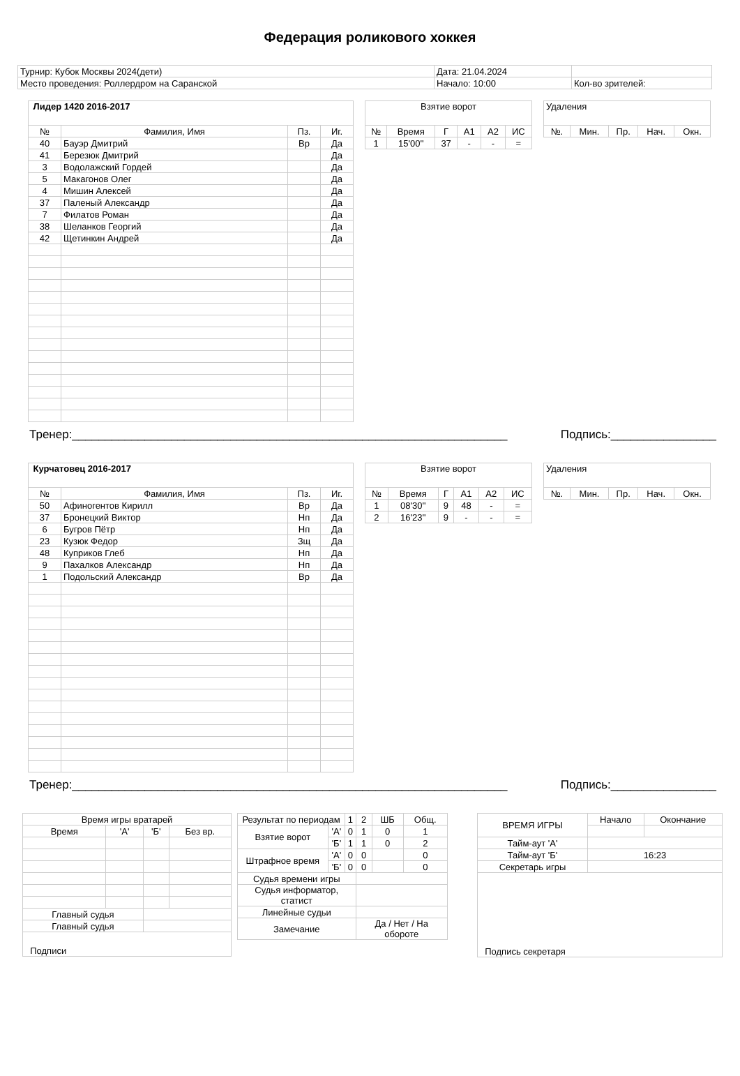Федерация роликового хоккея
| Турнир: Кубок Москвы 2024(дети) | Дата: 21.04.2024 | |
| Место проведения: Роллердром на Саранской | Начало: 10:00 | Кол-во зрителей: |
| Лидер 1420 2016-2017 | | | |
| --- | --- | --- | --- |
| № | Фамилия, Имя | Пз. | Иг. |
| 40 | Бауэр Дмитрий | Вр | Да |
| 41 | Березюк Дмитрий | | Да |
| 3 | Водолажский Гордей | | Да |
| 5 | Макагонов Олег | | Да |
| 4 | Мишин Алексей | | Да |
| 37 | Паленый Александр | | Да |
| 7 | Филатов Роман | | Да |
| 38 | Шеланков Георгий | | Да |
| 42 | Щетинкин Андрей | | Да |
| Взятие ворот | | | | | |
| --- | --- | --- | --- | --- | --- |
| № | Время | Г | А1 | А2 | ИС |
| 1 | 15'00'' | 37 | - | - | = |
| Удаления | | | | |
| --- | --- | --- | --- | --- |
| №. | Мин. | Пр. | Нач. | Окн. |
Тренер:__________________________________________________________________ Подпись:________________
| Курчатовец 2016-2017 | | | |
| --- | --- | --- | --- |
| № | Фамилия, Имя | Пз. | Иг. |
| 50 | Афиногентов Кирилл | Вр | Да |
| 37 | Бронецкий Виктор | Нп | Да |
| 6 | Бугров Пётр | Нп | Да |
| 23 | Кузюк Федор | Зщ | Да |
| 48 | Куприков Глеб | Нп | Да |
| 9 | Пахалков Александр | Нп | Да |
| 1 | Подольский Александр | Вр | Да |
| Взятие ворот | | | | | |
| --- | --- | --- | --- | --- | --- |
| № | Время | Г | А1 | А2 | ИС |
| 1 | 08'30'' | 9 | 48 | - | = |
| 2 | 16'23'' | 9 | - | - | = |
| Удаления | | | | |
| --- | --- | --- | --- | --- |
| №. | Мин. | Пр. | Нач. | Окн. |
Тренер:__________________________________________________________________ Подпись:________________
| Время игры вратарей | | | |
| Время | 'А' | 'Б' | Без вр. |
| Главный судья | | | |
| Главный судья | | | |
| Подписи | | | |
| Результат по периодам | | 1 | 2 | ШБ | Общ. |
| Взятие ворот | 'А' | 0 | 1 | 0 | 1 |
| | 'Б' | 1 | 1 | 0 | 2 |
| Штрафное время | 'А' | 0 | 0 | | 0 |
| | 'Б' | 0 | 0 | | 0 |
| Судья времени игры | | | | | |
| Судья информатор, статист | | | | | |
| Линейные судьи | | | | | |
| Замечание | | | Да / Нет / На обороте | | |
| ВРЕМЯ ИГРЫ | Начало | Окончание |
| Тайм-аут 'А' | | |
| Тайм-аут 'Б' | 16:23 | |
| Секретарь игры | | |
| Подпись секретаря | | |